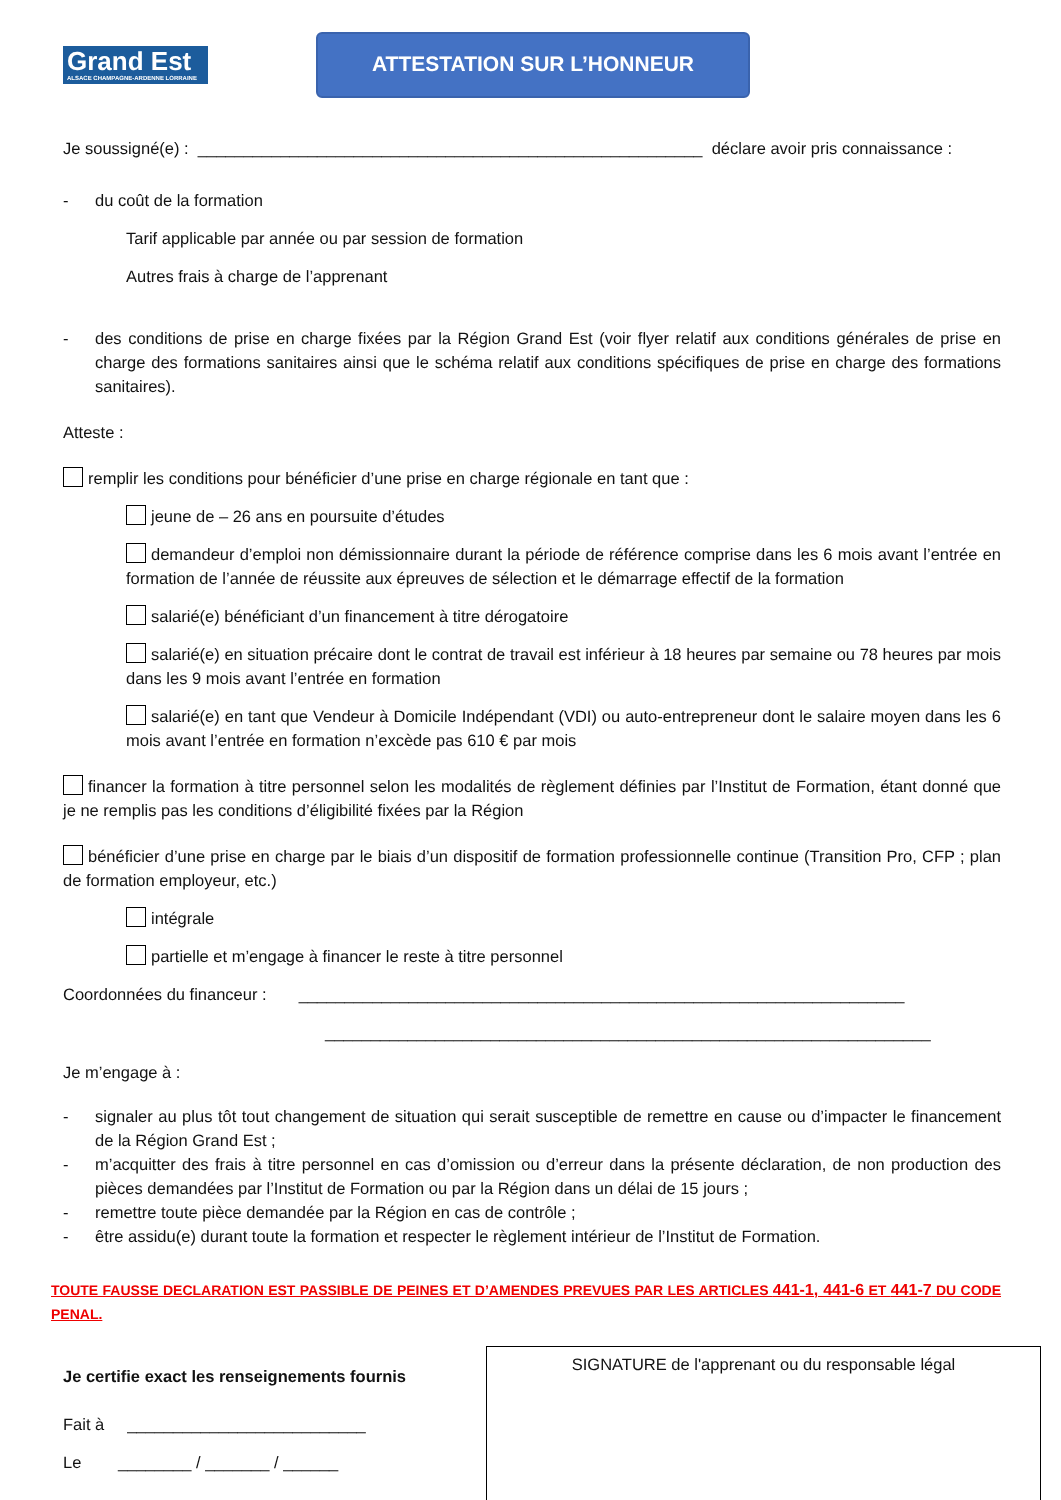Grand Est
ALSACE CHAMPAGNE-ARDENNE LORRAINE
ATTESTATION SUR L’HONNEUR
Je soussigné(e) : _______________________________________________________ déclare avoir pris connaissance :
- du coût de la formation
Tarif applicable par année ou par session de formation
Autres frais à charge de l’apprenant
- des conditions de prise en charge fixées par la Région Grand Est (voir flyer relatif aux conditions générales de prise en charge des formations sanitaires ainsi que le schéma relatif aux conditions spécifiques de prise en charge des formations sanitaires).
Atteste :
remplir les conditions pour bénéficier d’une prise en charge régionale en tant que :
jeune de – 26 ans en poursuite d’études
demandeur d’emploi non démissionnaire durant la période de référence comprise dans les 6 mois avant l’entrée en formation de l’année de réussite aux épreuves de sélection et le démarrage effectif de la formation
salarié(e) bénéficiant d’un financement à titre dérogatoire
salarié(e) en situation précaire dont le contrat de travail est inférieur à 18 heures par semaine ou 78 heures par mois dans les 9 mois avant l’entrée en formation
salarié(e) en tant que Vendeur à Domicile Indépendant (VDI) ou auto-entrepreneur dont le salaire moyen dans les 6 mois avant l’entrée en formation n’excède pas 610 € par mois
financer la formation à titre personnel selon les modalités de règlement définies par l’Institut de Formation, étant donné que je ne remplis pas les conditions d’éligibilité fixées par la Région
bénéficier d’une prise en charge par le biais d’un dispositif de formation professionnelle continue (Transition Pro, CFP ; plan de formation employeur, etc.)
intégrale
partielle et m’engage à financer le reste à titre personnel
Coordonnées du financeur : __________________________________________________________________
__________________________________________________________________
Je m’engage à :
- signaler au plus tôt tout changement de situation qui serait susceptible de remettre en cause ou d’impacter le financement de la Région Grand Est ;
- m’acquitter des frais à titre personnel en cas d’omission ou d’erreur dans la présente déclaration, de non production des pièces demandées par l’Institut de Formation ou par la Région dans un délai de 15 jours ;
- remettre toute pièce demandée par la Région en cas de contrôle ;
- être assidu(e) durant toute la formation et respecter le règlement intérieur de l’Institut de Formation.
TOUTE FAUSSE DECLARATION EST PASSIBLE DE PEINES ET D’AMENDES PREVUES PAR LES ARTICLES 441-1, 441-6 ET 441-7 DU CODE PENAL.
Je certifie exact les renseignements fournis
Fait à __________________________
Le ________ / _______ / ______
SIGNATURE de l'apprenant ou du responsable légal